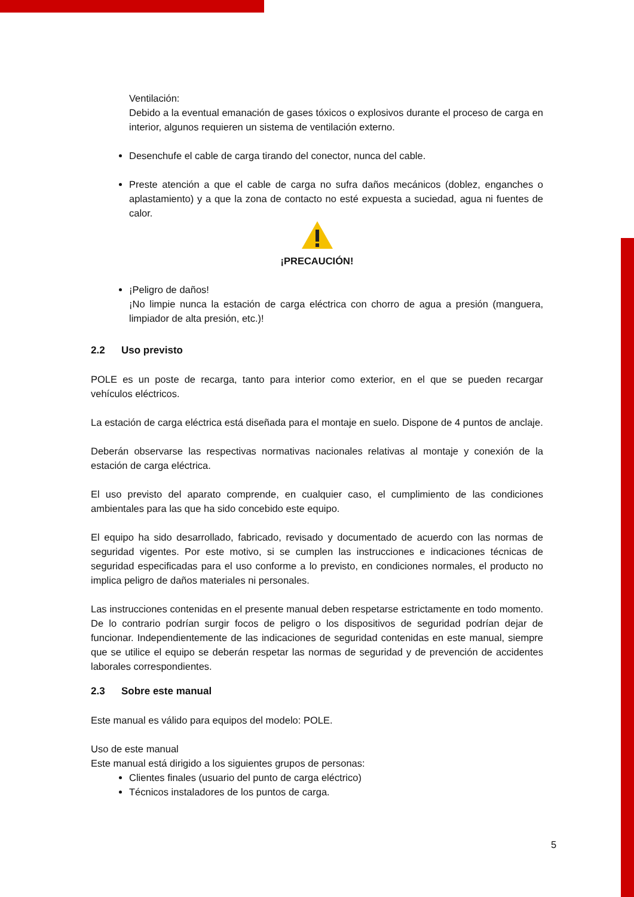Ventilación:
Debido a la eventual emanación de gases tóxicos o explosivos durante el proceso de carga en interior, algunos requieren un sistema de ventilación externo.
Desenchufe el cable de carga tirando del conector, nunca del cable.
Preste atención a que el cable de carga no sufra daños mecánicos (doblez, enganches o aplastamiento) y a que la zona de contacto no esté expuesta a suciedad, agua ni fuentes de calor.
¡PRECAUCIÓN!
¡Peligro de daños!
¡No limpie nunca la estación de carga eléctrica con chorro de agua a presión (manguera, limpiador de alta presión, etc.)!
2.2 Uso previsto
POLE es un poste de recarga, tanto para interior como exterior, en el que se pueden recargar vehículos eléctricos.
La estación de carga eléctrica está diseñada para el montaje en suelo. Dispone de 4 puntos de anclaje.
Deberán observarse las respectivas normativas nacionales relativas al montaje y conexión de la estación de carga eléctrica.
El uso previsto del aparato comprende, en cualquier caso, el cumplimiento de las condiciones ambientales para las que ha sido concebido este equipo.
El equipo ha sido desarrollado, fabricado, revisado y documentado de acuerdo con las normas de seguridad vigentes. Por este motivo, si se cumplen las instrucciones e indicaciones técnicas de seguridad especificadas para el uso conforme a lo previsto, en condiciones normales, el producto no implica peligro de daños materiales ni personales.
Las instrucciones contenidas en el presente manual deben respetarse estrictamente en todo momento. De lo contrario podrían surgir focos de peligro o los dispositivos de seguridad podrían dejar de funcionar. Independientemente de las indicaciones de seguridad contenidas en este manual, siempre que se utilice el equipo se deberán respetar las normas de seguridad y de prevención de accidentes laborales correspondientes.
2.3 Sobre este manual
Este manual es válido para equipos del modelo: POLE.
Uso de este manual
Este manual está dirigido a los siguientes grupos de personas:
Clientes finales (usuario del punto de carga eléctrico)
Técnicos instaladores de los puntos de carga.
5